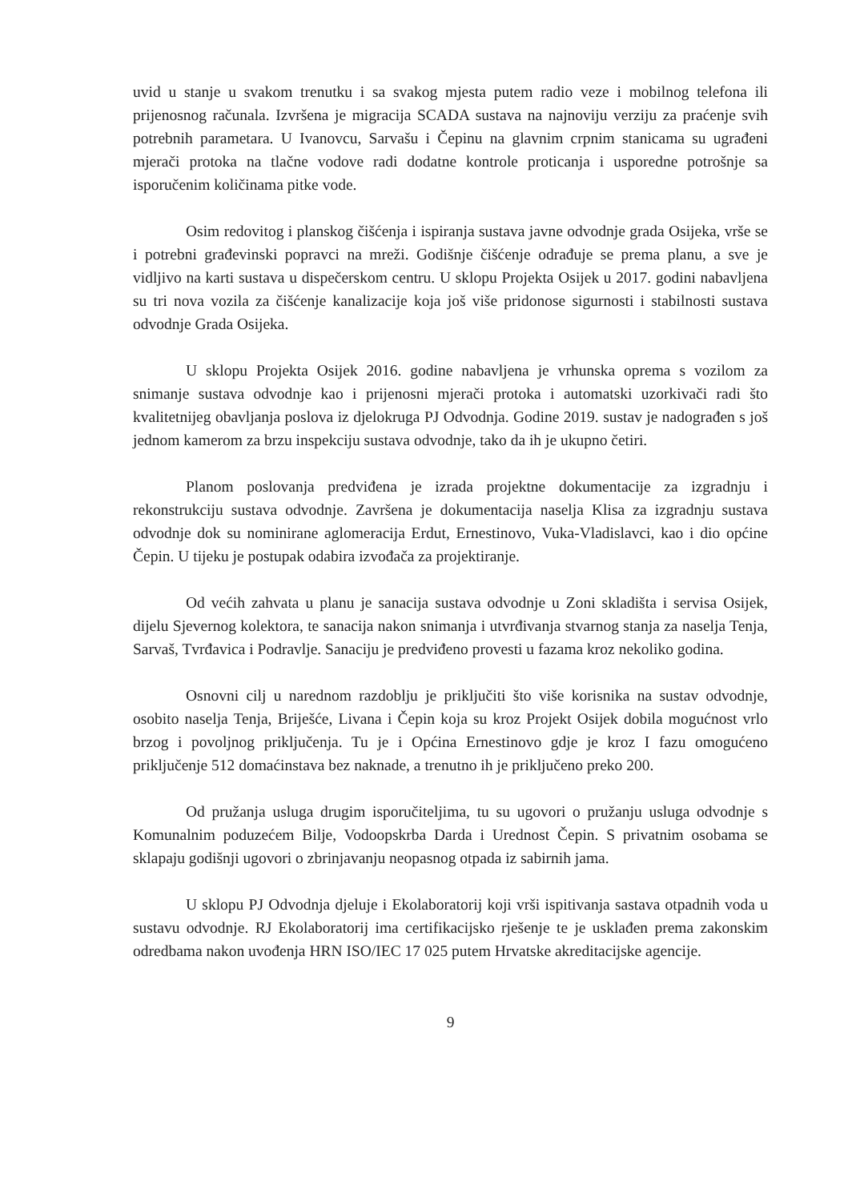uvid u stanje u svakom trenutku i sa svakog mjesta putem radio veze i mobilnog telefona ili prijenosnog računala. Izvršena je migracija SCADA sustava na najnoviju verziju za praćenje svih potrebnih parametara. U Ivanovcu, Sarvašu i Čepinu na glavnim crpnim stanicama su ugrađeni mjerači protoka na tlačne vodove radi dodatne kontrole proticanja i usporedne potrošnje sa isporučenim količinama pitke vode.
Osim redovitog i planskog čišćenja i ispiranja sustava javne odvodnje grada Osijeka, vrše se i potrebni građevinski popravci na mreži. Godišnje čišćenje odrađuje se prema planu, a sve je vidljivo na karti sustava u dispečerskom centru. U sklopu Projekta Osijek u 2017. godini nabavljena su tri nova vozila za čišćenje kanalizacije koja još više pridonose sigurnosti i stabilnosti sustava odvodnje Grada Osijeka.
U sklopu Projekta Osijek 2016. godine nabavljena je vrhunska oprema s vozilom za snimanje sustava odvodnje kao i prijenosni mjerači protoka i automatski uzorkivači radi što kvalitetnijeg obavljanja poslova iz djelokruga PJ Odvodnja. Godine 2019. sustav je nadograđen s još jednom kamerom za brzu inspekciju sustava odvodnje, tako da ih je ukupno četiri.
Planom poslovanja predviđena je izrada projektne dokumentacije za izgradnju i rekonstrukciju sustava odvodnje. Završena je dokumentacija naselja Klisa za izgradnju sustava odvodnje dok su nominirane aglomeracija Erdut, Ernestinovo, Vuka-Vladislavci, kao i dio općine Čepin. U tijeku je postupak odabira izvođača za projektiranje.
Od većih zahvata u planu je sanacija sustava odvodnje u Zoni skladišta i servisa Osijek, dijelu Sjevernog kolektora, te sanacija nakon snimanja i utvrđivanja stvarnog stanja za naselja Tenja, Sarvaš, Tvrđavica i Podravlje. Sanaciju je predviđeno provesti u fazama kroz nekoliko godina.
Osnovni cilj u narednom razdoblju je priključiti što više korisnika na sustav odvodnje, osobito naselja Tenja, Briješće, Livana i Čepin koja su kroz Projekt Osijek dobila mogućnost vrlo brzog i povoljnog priključenja. Tu je i Općina Ernestinovo gdje je kroz I fazu omogućeno priključenje 512 domaćinstava bez naknade, a trenutno ih je priključeno preko 200.
Od pružanja usluga drugim isporučiteljima, tu su ugovori o pružanju usluga odvodnje s Komunalnim poduzećem Bilje, Vodoopskrba Darda i Urednost Čepin. S privatnim osobama se sklapaju godišnji ugovori o zbrinjavanju neopasnog otpada iz sabirnih jama.
U sklopu PJ Odvodnja djeluje i Ekolaboratorij koji vrši ispitivanja sastava otpadnih voda u sustavu odvodnje. RJ Ekolaboratorij ima certifikacijsko rješenje te je usklađen prema zakonskim odredbama nakon uvođenja HRN ISO/IEC 17 025 putem Hrvatske akreditacijske agencije.
9